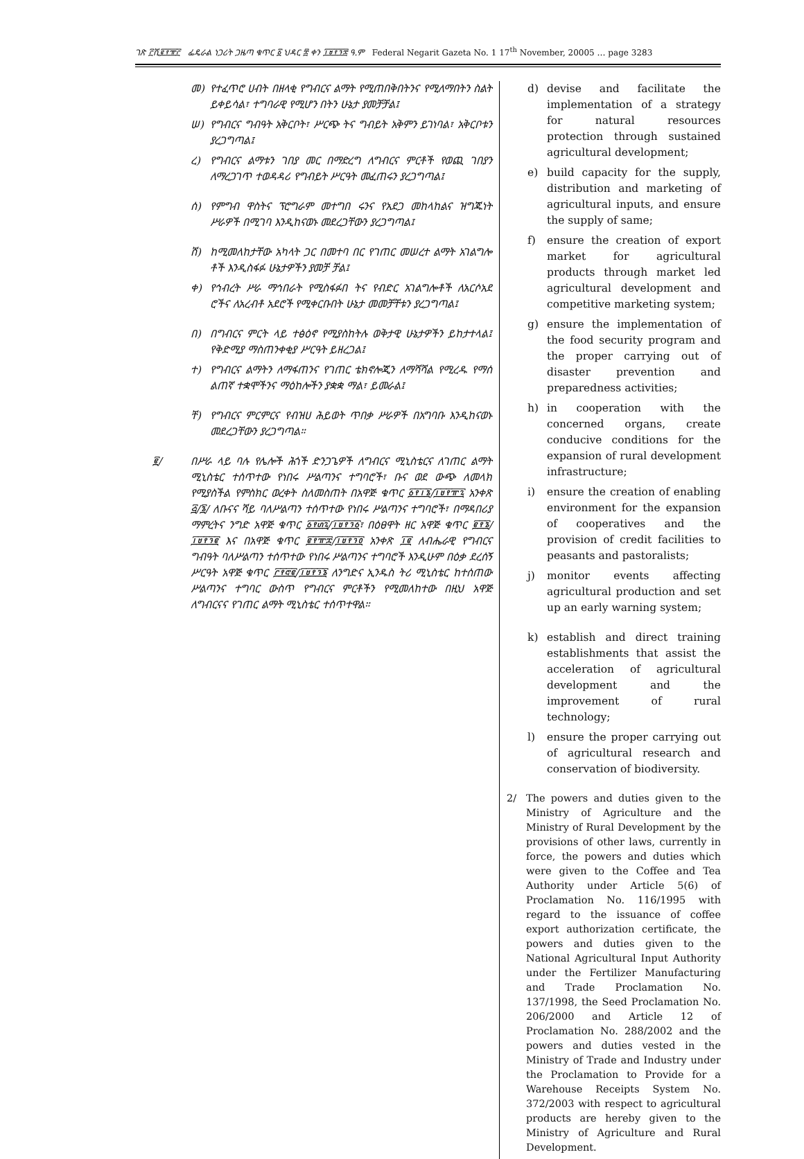ገጽ ፫ሺ፪፻፹፫ ፌዴራል ነጋሪት ጋዜጣ ቁጥር ፩ ህዳር ፰ ቀን ፲፱፻፺፰ ዓ.ም Federal Negarit Gazeta No. 1 17<sup>th</sup> November, 20005 … page 3283
መ) የተፈጥሮ ሀብት በዘላቂ የግብርና ልማት የሚጠበቅበትንና የሚለማበትን ስልት ይቀይሳል፣ ተግባራዊ የሚሆን በትን ሁኔታ ያመቻቻል፤
ሠ) የግብርና ግብዓት አቅርቦት፣ ሥርጭ ትና ግብይት አቅምን ይገነባል፣ አቅርቦቱን ያረጋግጣል፤
ረ) የግብርና ልማቱን ገበያ መር በማድረግ ለግብርና ምርቶች የወጪ ገበያን ለማረጋገጥ ተወዳዳሪ የግብይት ሥርዓት መፈጠሩን ያረጋግጣል፤
ሰ) የምግብ ዋስትና ፕሮግራም መተግበ ሩንና የአደጋ መከላከልና ዝግጁነት ሥራዎች በሚገባ እንዲከናወኑ መደረጋቸውን ያረጋግጣል፤
ሸ) ከሚመለከታቸው አካላት ጋር በመተባ በር የገጠር መሠረተ ልማት አገልግሎ ቶች እንዲስፋፉ ሁኔታዎችን ያመቻ ቻል፤
ቀ) የኅብረት ሥራ ማኅበራት የሚስፋፉበ ትና የብድር አገልግሎቶች ለአርሶአደ ሮችና ለአረብቶ አደሮች የሚቀርቡበት ሁኔታ መመቻቸቱን ያረጋግጣል፤
በ) በግብርና ምርት ላይ ተፅዕኖ የሚያስከትሉ ወቅታዊ ሁኔታዎችን ይከታተላል፤ የቅድሚያ ማስጠንቀቂያ ሥርዓት ይዘረጋል፤
ተ) የግብርና ልማትን ለማፋጠንና የገጠር ቴክኖሎጂን ለማሻሻል የሚረዱ የማሰ ልጠኛ ተቋሞችንና ማዕከሎችን ያቋቋ ማል፣ ይመራል፤
ቸ) የግብርና ምርምርና የብዝሀ ሕይወት ጥበቃ ሥራዎች በአግባቡ እንዲከናወኑ መደረጋቸውን ያረጋግጣል።
፪/ በሥራ ላይ ባሉ የሌሎች ሕጎች ድንጋጌዎች ለግብርና ሚኒስቴርና ለገጠር ልማት ሚኒስቴር ተሰጥተው የነበሩ ሥልጣንና ተግባሮች፣ ቡና ወደ ውጭ ለመላክ የሚያስችል የምስክር ወረቀት ስለመስጠት በአዋጅ ቁጥር ፩፻፲፮/፲፱፻፹፯ አንቀጽ ፭/፮/ ለቡናና ሻይ ባለሥልጣን ተሰጥተው የነበሩ ሥልጣንና ተግባሮች፣ በማዳበሪያ ማምረትና ንግድ አዋጅ ቁጥር ፩፻፴፯/፲፱፻፺፩፣ በዕፀዋት ዘር አዋጅ ቁጥር ፪፻፮/፲፱፻፺፪ እና በአዋጅ ቁጥር ፪፻፹፰/፲፱፻፺፬ አንቀጽ ፲፪ ለብሔራዊ የግብርና ግብዓት ባለሥልጣን ተሰጥተው የነበሩ ሥልጣንና ተግባሮች እንዲሁም በዕቃ ደረሰኝ ሥርዓት አዋጅ ቁጥር ፫፻፸፪/፲፱፻፺፮ ለንግድና ኢንዱስ ትሪ ሚኒስቴር ከተሰጠው ሥልጣንና ተግባር ውስጥ የግብርና ምርቶችን የሚመለከተው በዚህ አዋጅ ለግብርናና የገጠር ልማት ሚኒስቴር ተሰጥተዋል።
d) devise and facilitate the implementation of a strategy for natural resources protection through sustained agricultural development;
e) build capacity for the supply, distribution and marketing of agricultural inputs, and ensure the supply of same;
f) ensure the creation of export market for agricultural products through market led agricultural development and competitive marketing system;
g) ensure the implementation of the food security program and the proper carrying out of disaster prevention and preparedness activities;
h) in cooperation with the concerned organs, create conducive conditions for the expansion of rural development infrastructure;
i) ensure the creation of enabling environment for the expansion of cooperatives and the provision of credit facilities to peasants and pastoralists;
j) monitor events affecting agricultural production and set up an early warning system;
k) establish and direct training establishments that assist the acceleration of agricultural development and the improvement of rural technology;
l) ensure the proper carrying out of agricultural research and conservation of biodiversity.
2/ The powers and duties given to the Ministry of Agriculture and the Ministry of Rural Development by the provisions of other laws, currently in force, the powers and duties which were given to the Coffee and Tea Authority under Article 5(6) of Proclamation No. 116/1995 with regard to the issuance of coffee export authorization certificate, the powers and duties given to the National Agricultural Input Authority under the Fertilizer Manufacturing and Trade Proclamation No. 137/1998, the Seed Proclamation No. 206/2000 and Article 12 of Proclamation No. 288/2002 and the powers and duties vested in the Ministry of Trade and Industry under the Proclamation to Provide for a Warehouse Receipts System No. 372/2003 with respect to agricultural products are hereby given to the Ministry of Agriculture and Rural Development.